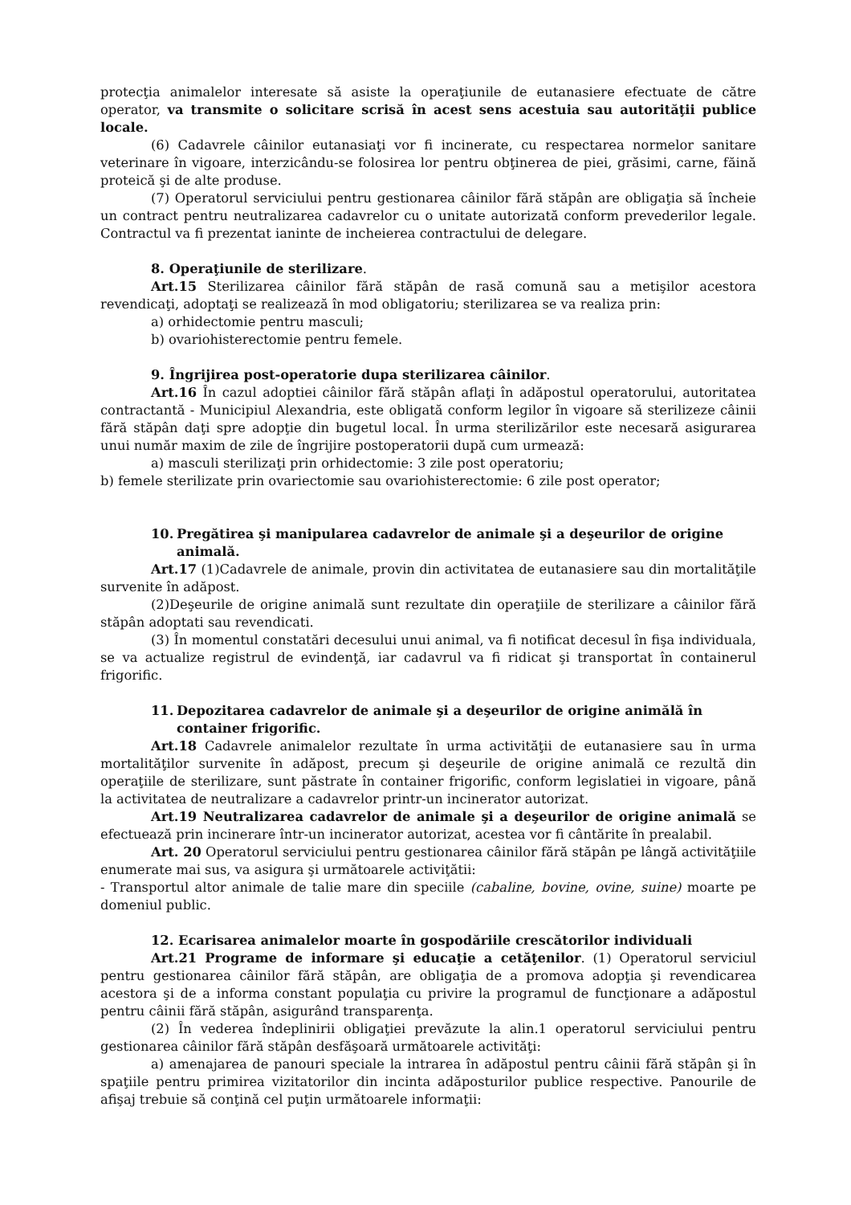protecţia animalelor interesate să asiste la operaţiunile de eutanasiere efectuate de către operator, va transmite o solicitare scrisă în acest sens acestuia sau autorităţii publice locale.
(6) Cadavrele câinilor eutanasiaţi vor fi incinerate, cu respectarea normelor sanitare veterinare în vigoare, interzicându-se folosirea lor pentru obţinerea de piei, grăsimi, carne, făină proteică şi de alte produse.
(7) Operatorul serviciului pentru gestionarea câinilor fără stăpân are obligaţia să încheie un contract pentru neutralizarea cadavrelor cu o unitate autorizată conform prevederilor legale. Contractul va fi prezentat ianinte de incheierea contractului de delegare.
8. Operaţiunile de sterilizare.
Art.15 Sterilizarea câinilor fără stăpân de rasă comună sau a metişilor acestora revendicaţi, adoptaţi se realizează în mod obligatoriu; sterilizarea se va realiza prin:
a) orhidectomie pentru masculi;
b) ovariohisterectomie pentru femele.
9. Îngrijirea post-operatorie dupa sterilizarea câinilor.
Art.16 În cazul adoptiei câinilor fără stăpân aflaţi în adăpostul operatorului, autoritatea contractantă - Municipiul Alexandria, este obligată conform legilor în vigoare să sterilizeze câinii fără stăpân daţi spre adopţie din bugetul local. În urma sterilizărilor este necesară asigurarea unui număr maxim de zile de îngrijire postoperatorii după cum urmează:
a) masculi sterilizaţi prin orhidectomie: 3 zile post operatoriu;
b) femele sterilizate prin ovariectomie sau ovariohisterectomie: 6 zile post operator;
10. Pregătirea şi manipularea cadavrelor de animale şi a deşeurilor de origine animală.
Art.17 (1)Cadavrele de animale, provin din activitatea de eutanasiere sau din mortalităţile survenite în adăpost.
(2)Deşeurile de origine animală sunt rezultate din operaţiile de sterilizare a câinilor fără stăpân adoptati sau revendicati.
(3) În momentul constatări decesului unui animal, va fi notificat decesul în fişa individuala, se va actualize registrul de evindenţă, iar cadavrul va fi ridicat şi transportat în containerul frigorific.
11. Depozitarea cadavrelor de animale şi a deşeurilor de origine animălă în container frigorific.
Art.18 Cadavrele animalelor rezultate în urma activităţii de eutanasiere sau în urma mortalităţilor survenite în adăpost, precum şi deşeurile de origine animală ce rezultă din operaţiile de sterilizare, sunt păstrate în container frigorific, conform legislatiei in vigoare, până la activitatea de neutralizare a cadavrelor printr-un incinerator autorizat.
Art.19 Neutralizarea cadavrelor de animale şi a deşeurilor de origine animală se efectuează prin incinerare într-un incinerator autorizat, acestea vor fi cântărite în prealabil.
Art. 20 Operatorul serviciului pentru gestionarea câinilor fără stăpân pe lângă activităţiile enumerate mai sus, va asigura şi următoarele activiţătii:
- Transportul altor animale de talie mare din speciile (cabaline, bovine, ovine, suine) moarte pe domeniul public.
12. Ecarisarea animalelor moarte în gospodăriile crescătorilor individuali
Art.21 Programe de informare şi educaţie a cetăţenilor. (1) Operatorul serviciul pentru gestionarea câinilor fără stăpân, are obligaţia de a promova adopţia şi revendicarea acestora şi de a informa constant populaţia cu privire la programul de funcţionare a adăpostul pentru câinii fără stăpân, asigurând transparenţa.
(2) În vederea îndeplinirii obligaţiei prevăzute la alin.1 operatorul serviciului pentru gestionarea câinilor fără stăpân desfăşoară următoarele activităţi:
a) amenajarea de panouri speciale la intrarea în adăpostul pentru câinii fără stăpân şi în spaţiile pentru primirea vizitatorilor din incinta adăposturilor publice respective. Panourile de afişaj trebuie să conţină cel puţin următoarele informaţii: